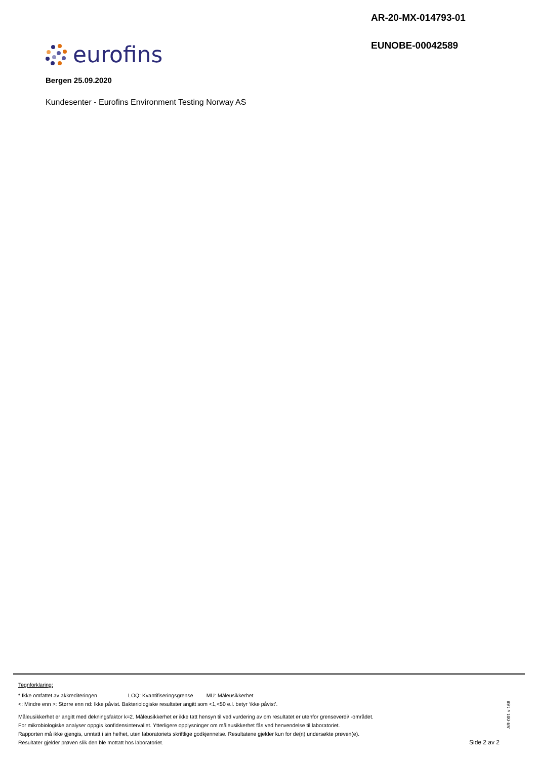AR-20-MX-014793-01
EUNOBE-00042589
eurofins
Bergen 25.09.2020
Kundesenter - Eurofins Environment Testing Norway AS
Tegnforklaring:
* Ikke omfattet av akkrediteringen LOQ: Kvantifiseringsgrense MU: Måleusikkerhet
<: Mindre enn >: Større enn nd: Ikke påvist. Bakteriologiske resultater angitt som <1,<50 e.l. betyr ‘ikke påvist’.
Måleusikkerhet er angitt med dekningsfaktor k=2. Måleusikkerhet er ikke tatt hensyn til ved vurdering av om resultatet er utenfor grenseverdi/ -området.
For mikrobiologiske analyser oppgis konfidensintervallet. Ytterligere opplysninger om måleusikkerhet fås ved henvendelse til laboratoriet.
Rapporten må ikke gjengis, unntatt i sin helhet, uten laboratoriets skriftlige godkjennelse. Resultatene gjelder kun for de(n) undersøkte prøven(e).
Resultater gjelder prøven slik den ble mottatt hos laboratoriet.
AR-001 v 166
Side 2 av 2